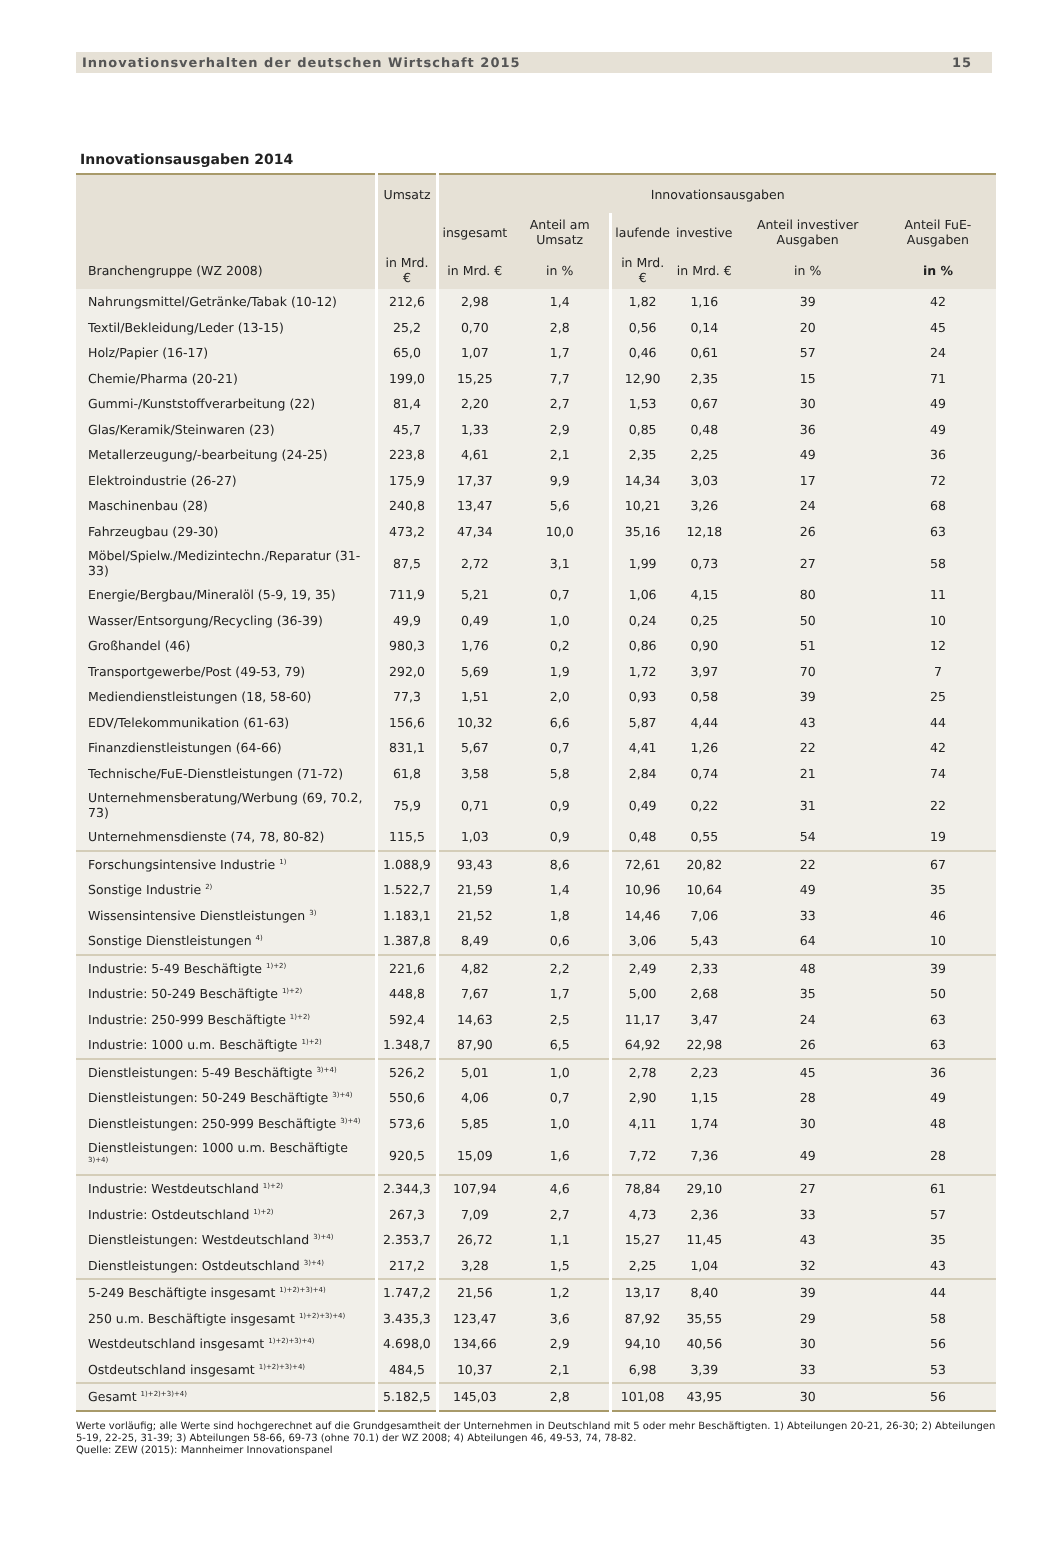Innovationsverhalten der deutschen Wirtschaft 2015 15
Innovationsausgaben 2014
| | Umsatz | Innovationsausgaben | | | | | |
| --- | --- | --- | --- | --- | --- | --- | --- |
| | | insgesamt | Anteil am Umsatz | laufende | investive | Anteil investiver Ausgaben | Anteil FuE-Ausgaben |
| Branchengruppe (WZ 2008) | in Mrd. € | in Mrd. € | in % | in Mrd. € | in Mrd. € | in % | in % |
| Nahrungsmittel/Getränke/Tabak (10-12) | 212,6 | 2,98 | 1,4 | 1,82 | 1,16 | 39 | 42 |
| Textil/Bekleidung/Leder (13-15) | 25,2 | 0,70 | 2,8 | 0,56 | 0,14 | 20 | 45 |
| Holz/Papier (16-17) | 65,0 | 1,07 | 1,7 | 0,46 | 0,61 | 57 | 24 |
| Chemie/Pharma (20-21) | 199,0 | 15,25 | 7,7 | 12,90 | 2,35 | 15 | 71 |
| Gummi-/Kunststoffverarbeitung (22) | 81,4 | 2,20 | 2,7 | 1,53 | 0,67 | 30 | 49 |
| Glas/Keramik/Steinwaren (23) | 45,7 | 1,33 | 2,9 | 0,85 | 0,48 | 36 | 49 |
| Metallerzeugung/-bearbeitung (24-25) | 223,8 | 4,61 | 2,1 | 2,35 | 2,25 | 49 | 36 |
| Elektroindustrie (26-27) | 175,9 | 17,37 | 9,9 | 14,34 | 3,03 | 17 | 72 |
| Maschinenbau (28) | 240,8 | 13,47 | 5,6 | 10,21 | 3,26 | 24 | 68 |
| Fahrzeugbau (29-30) | 473,2 | 47,34 | 10,0 | 35,16 | 12,18 | 26 | 63 |
| Möbel/Spielw./Medizintechn./Reparatur (31-33) | 87,5 | 2,72 | 3,1 | 1,99 | 0,73 | 27 | 58 |
| Energie/Bergbau/Mineralöl (5-9, 19, 35) | 711,9 | 5,21 | 0,7 | 1,06 | 4,15 | 80 | 11 |
| Wasser/Entsorgung/Recycling (36-39) | 49,9 | 0,49 | 1,0 | 0,24 | 0,25 | 50 | 10 |
| Großhandel (46) | 980,3 | 1,76 | 0,2 | 0,86 | 0,90 | 51 | 12 |
| Transportgewerbe/Post (49-53, 79) | 292,0 | 5,69 | 1,9 | 1,72 | 3,97 | 70 | 7 |
| Mediendienstleistungen (18, 58-60) | 77,3 | 1,51 | 2,0 | 0,93 | 0,58 | 39 | 25 |
| EDV/Telekommunikation (61-63) | 156,6 | 10,32 | 6,6 | 5,87 | 4,44 | 43 | 44 |
| Finanzdienstleistungen (64-66) | 831,1 | 5,67 | 0,7 | 4,41 | 1,26 | 22 | 42 |
| Technische/FuE-Dienstleistungen (71-72) | 61,8 | 3,58 | 5,8 | 2,84 | 0,74 | 21 | 74 |
| Unternehmensberatung/Werbung (69, 70.2, 73) | 75,9 | 0,71 | 0,9 | 0,49 | 0,22 | 31 | 22 |
| Unternehmensdienste (74, 78, 80-82) | 115,5 | 1,03 | 0,9 | 0,48 | 0,55 | 54 | 19 |
| Forschungsintensive Industrie <sup>1)</sup> | 1.088,9 | 93,43 | 8,6 | 72,61 | 20,82 | 22 | 67 |
| Sonstige Industrie <sup>2)</sup> | 1.522,7 | 21,59 | 1,4 | 10,96 | 10,64 | 49 | 35 |
| Wissensintensive Dienstleistungen <sup>3)</sup> | 1.183,1 | 21,52 | 1,8 | 14,46 | 7,06 | 33 | 46 |
| Sonstige Dienstleistungen <sup>4)</sup> | 1.387,8 | 8,49 | 0,6 | 3,06 | 5,43 | 64 | 10 |
| Industrie: 5-49 Beschäftigte <sup>1)+2)</sup> | 221,6 | 4,82 | 2,2 | 2,49 | 2,33 | 48 | 39 |
| Industrie: 50-249 Beschäftigte <sup>1)+2)</sup> | 448,8 | 7,67 | 1,7 | 5,00 | 2,68 | 35 | 50 |
| Industrie: 250-999 Beschäftigte <sup>1)+2)</sup> | 592,4 | 14,63 | 2,5 | 11,17 | 3,47 | 24 | 63 |
| Industrie: 1000 u.m. Beschäftigte <sup>1)+2)</sup> | 1.348,7 | 87,90 | 6,5 | 64,92 | 22,98 | 26 | 63 |
| Dienstleistungen: 5-49 Beschäftigte <sup>3)+4)</sup> | 526,2 | 5,01 | 1,0 | 2,78 | 2,23 | 45 | 36 |
| Dienstleistungen: 50-249 Beschäftigte <sup>3)+4)</sup> | 550,6 | 4,06 | 0,7 | 2,90 | 1,15 | 28 | 49 |
| Dienstleistungen: 250-999 Beschäftigte <sup>3)+4)</sup> | 573,6 | 5,85 | 1,0 | 4,11 | 1,74 | 30 | 48 |
| Dienstleistungen: 1000 u.m. Beschäftigte <sup>3)+4)</sup> | 920,5 | 15,09 | 1,6 | 7,72 | 7,36 | 49 | 28 |
| Industrie: Westdeutschland <sup>1)+2)</sup> | 2.344,3 | 107,94 | 4,6 | 78,84 | 29,10 | 27 | 61 |
| Industrie: Ostdeutschland <sup>1)+2)</sup> | 267,3 | 7,09 | 2,7 | 4,73 | 2,36 | 33 | 57 |
| Dienstleistungen: Westdeutschland <sup>3)+4)</sup> | 2.353,7 | 26,72 | 1,1 | 15,27 | 11,45 | 43 | 35 |
| Dienstleistungen: Ostdeutschland <sup>3)+4)</sup> | 217,2 | 3,28 | 1,5 | 2,25 | 1,04 | 32 | 43 |
| 5-249 Beschäftigte insgesamt <sup>1)+2)+3)+4)</sup> | 1.747,2 | 21,56 | 1,2 | 13,17 | 8,40 | 39 | 44 |
| 250 u.m. Beschäftigte insgesamt <sup>1)+2)+3)+4)</sup> | 3.435,3 | 123,47 | 3,6 | 87,92 | 35,55 | 29 | 58 |
| Westdeutschland insgesamt <sup>1)+2)+3)+4)</sup> | 4.698,0 | 134,66 | 2,9 | 94,10 | 40,56 | 30 | 56 |
| Ostdeutschland insgesamt <sup>1)+2)+3)+4)</sup> | 484,5 | 10,37 | 2,1 | 6,98 | 3,39 | 33 | 53 |
| Gesamt <sup>1)+2)+3)+4)</sup> | 5.182,5 | 145,03 | 2,8 | 101,08 | 43,95 | 30 | 56 |
Werte vorläufig; alle Werte sind hochgerechnet auf die Grundgesamtheit der Unternehmen in Deutschland mit 5 oder mehr Beschäftigten. 1) Abteilungen 20-21, 26-30; 2) Abteilungen 5-19, 22-25, 31-39; 3) Abteilungen 58-66, 69-73 (ohne 70.1) der WZ 2008; 4) Abteilungen 46, 49-53, 74, 78-82.
Quelle: ZEW (2015): Mannheimer Innovationspanel